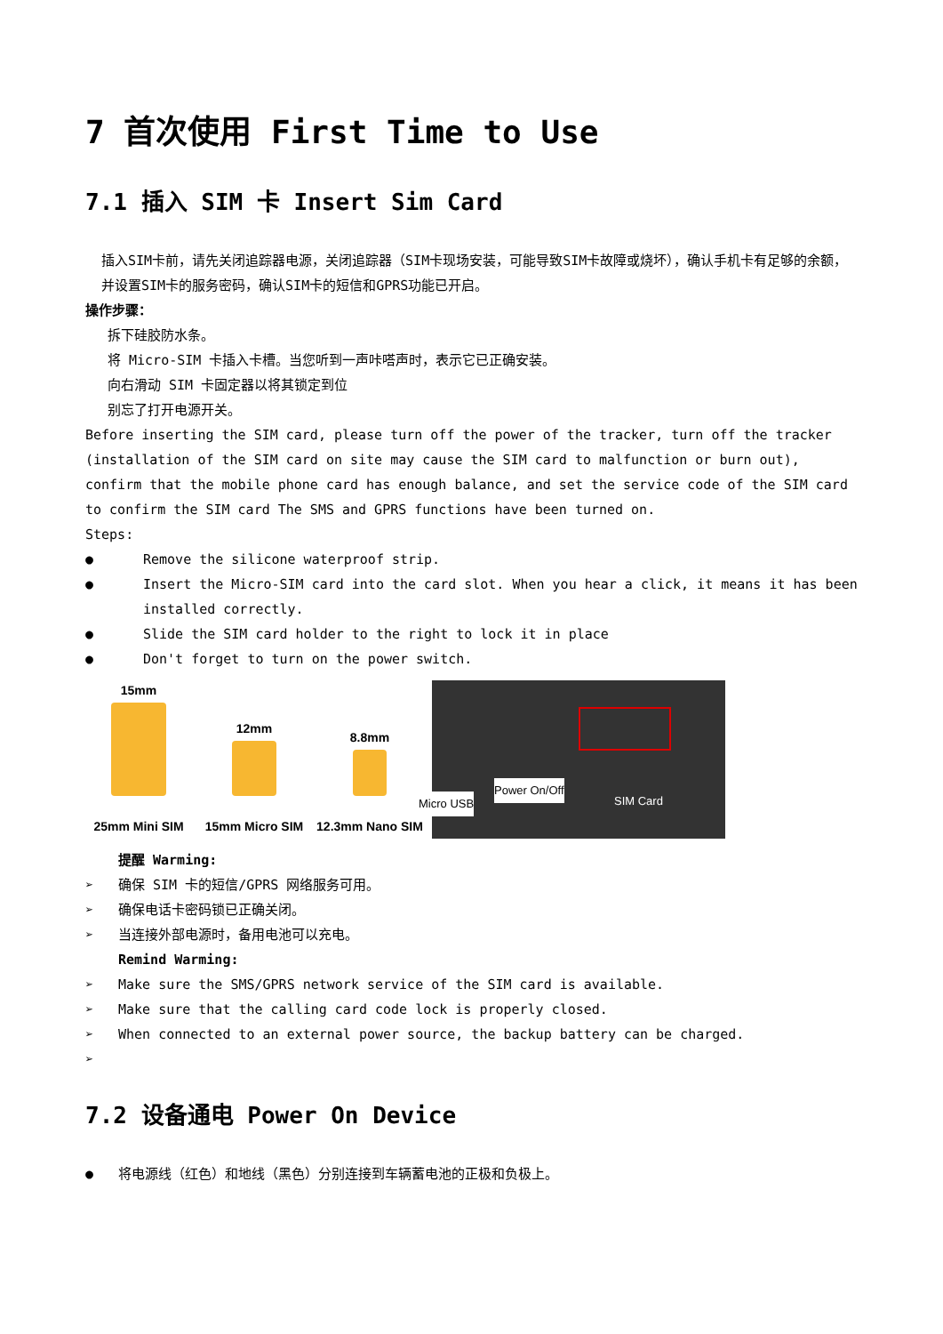7 首次使用 First Time to Use
7.1 插入 SIM 卡 Insert Sim Card
插入SIM卡前，请先关闭追踪器电源，关闭追踪器（SIM卡现场安装，可能导致SIM卡故障或烧坏），确认手机卡有足够的余额，并设置SIM卡的服务密码，确认SIM卡的短信和GPRS功能已开启。
操作步骤：
拆下硅胶防水条。
将 Micro-SIM 卡插入卡槽。当您听到一声咔嗒声时，表示它已正确安装。
向右滑动 SIM 卡固定器以将其锁定到位
别忘了打开电源开关。
Before inserting the SIM card, please turn off the power of the tracker, turn off the tracker (installation of the SIM card on site may cause the SIM card to malfunction or burn out), confirm that the mobile phone card has enough balance, and set the service code of the SIM card to confirm the SIM card The SMS and GPRS functions have been turned on.
Steps:
● Remove the silicone waterproof strip.
● Insert the Micro-SIM card into the card slot. When you hear a click, it means it has been installed correctly.
● Slide the SIM card holder to the right to lock it in place
● Don't forget to turn on the power switch.
15mm
25mm Mini SIM
12mm
15mm Micro SIM
8.8mm
12.3mm Nano SIM
Micro USB
Power On/Off
SIM Card
提醒 Warming:
➢ 确保 SIM 卡的短信/GPRS 网络服务可用。
➢ 确保电话卡密码锁已正确关闭。
➢ 当连接外部电源时，备用电池可以充电。
Remind Warming:
➢ Make sure the SMS/GPRS network service of the SIM card is available.
➢ Make sure that the calling card code lock is properly closed.
➢ When connected to an external power source, the backup battery can be charged.
➢
7.2 设备通电 Power On Device
● 将电源线（红色）和地线（黑色）分别连接到车辆蓄电池的正极和负极上。